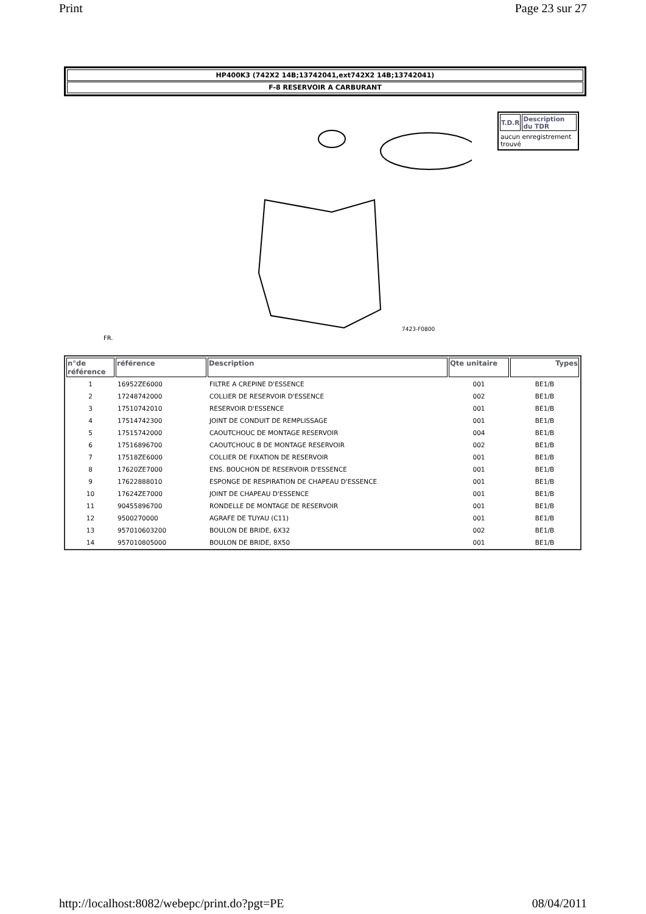Print Page 23 sur 27
HP400K3 (742X2 14B;13742041,ext742X2 14B;13742041)
F-8 RESERVOIR A CARBURANT
FR.
7423-F0800
| T.D.R | Description du TDR |
| --- | --- |
| aucun enregistrement trouvé | |
| n°de référence | référence | Description | Qte unitaire | Types |
| --- | --- | --- | --- | --- |
| 1 | 16952ZE6000 | FILTRE A CREPINE D'ESSENCE | 001 | BE1/B |
| 2 | 17248742000 | COLLIER DE RESERVOIR D'ESSENCE | 002 | BE1/B |
| 3 | 17510742010 | RESERVOIR D'ESSENCE | 001 | BE1/B |
| 4 | 17514742300 | JOINT DE CONDUIT DE REMPLISSAGE | 001 | BE1/B |
| 5 | 17515742000 | CAOUTCHOUC DE MONTAGE RESERVOIR | 004 | BE1/B |
| 6 | 17516896700 | CAOUTCHOUC B DE MONTAGE RESERVOIR | 002 | BE1/B |
| 7 | 17518ZE6000 | COLLIER DE FIXATION DE RESERVOIR | 001 | BE1/B |
| 8 | 17620ZE7000 | ENS. BOUCHON DE RESERVOIR D'ESSENCE | 001 | BE1/B |
| 9 | 17622888010 | ESPONGE DE RESPIRATION DE CHAPEAU D'ESSENCE | 001 | BE1/B |
| 10 | 17624ZE7000 | JOINT DE CHAPEAU D'ESSENCE | 001 | BE1/B |
| 11 | 90455896700 | RONDELLE DE MONTAGE DE RESERVOIR | 001 | BE1/B |
| 12 | 9500270000 | AGRAFE DE TUYAU (C11) | 001 | BE1/B |
| 13 | 957010603200 | BOULON DE BRIDE, 6X32 | 002 | BE1/B |
| 14 | 957010805000 | BOULON DE BRIDE, 8X50 | 001 | BE1/B |
http://localhost:8082/webepc/print.do?pgt=PE 08/04/2011